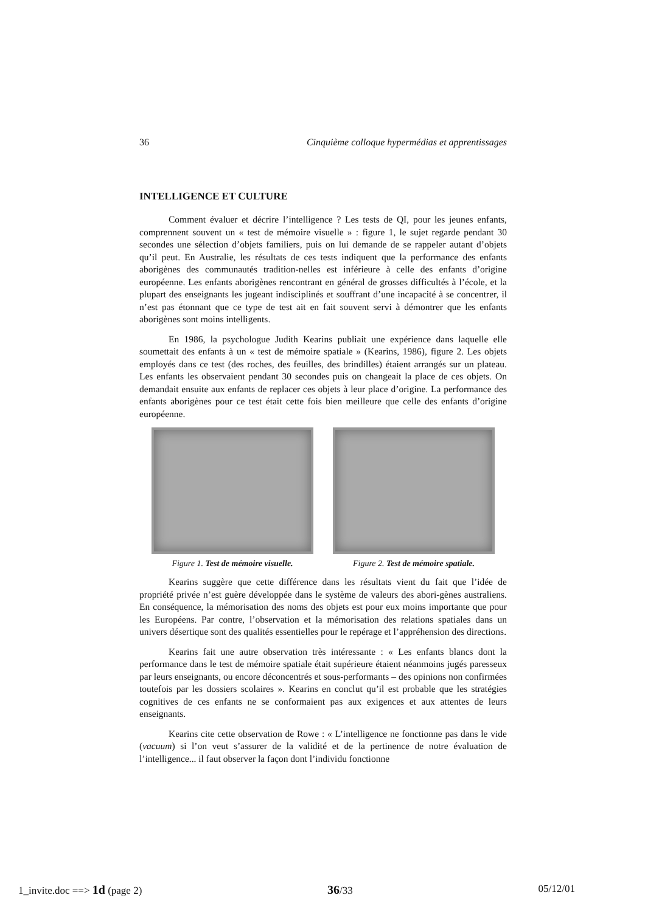36 Cinquième colloque hypermédias et apprentissages
INTELLIGENCE ET CULTURE
Comment évaluer et décrire l’intelligence ? Les tests de QI, pour les jeunes enfants, comprennent souvent un « test de mémoire visuelle » : figure 1, le sujet regarde pendant 30 secondes une sélection d’objets familiers, puis on lui demande de se rappeler autant d’objets qu’il peut. En Australie, les résultats de ces tests indiquent que la performance des enfants aborigènes des communautés tradition-nelles est inférieure à celle des enfants d’origine européenne. Les enfants aborigènes rencontrant en général de grosses difficultés à l’école, et la plupart des enseignants les jugeant indisciplinés et souffrant d’une incapacité à se concentrer, il n’est pas étonnant que ce type de test ait en fait souvent servi à démontrer que les enfants aborigènes sont moins intelligents.
En 1986, la psychologue Judith Kearins publiait une expérience dans laquelle elle soumettait des enfants à un « test de mémoire spatiale » (Kearins, 1986), figure 2. Les objets employés dans ce test (des roches, des feuilles, des brindilles) étaient arrangés sur un plateau. Les enfants les observaient pendant 30 secondes puis on changeait la place de ces objets. On demandait ensuite aux enfants de replacer ces objets à leur place d’origine. La performance des enfants aborigènes pour ce test était cette fois bien meilleure que celle des enfants d’origine européenne.
Figure 1. Test de mémoire visuelle.
Figure 2. Test de mémoire spatiale.
Kearins suggère que cette différence dans les résultats vient du fait que l’idée de propriété privée n’est guère développée dans le système de valeurs des abori-gènes australiens. En conséquence, la mémorisation des noms des objets est pour eux moins importante que pour les Européens. Par contre, l’observation et la mémorisation des relations spatiales dans un univers désertique sont des qualités essentielles pour le repérage et l’appréhension des directions.
Kearins fait une autre observation très intéressante : « Les enfants blancs dont la performance dans le test de mémoire spatiale était supérieure étaient néanmoins jugés paresseux par leurs enseignants, ou encore déconcentrés et sous-performants – des opinions non confirmées toutefois par les dossiers scolaires ». Kearins en conclut qu’il est probable que les stratégies cognitives de ces enfants ne se conformaient pas aux exigences et aux attentes de leurs enseignants.
Kearins cite cette observation de Rowe : « L’intelligence ne fonctionne pas dans le vide (vacuum) si l’on veut s’assurer de la validité et de la pertinence de notre évaluation de l’intelligence... il faut observer la façon dont l’individu fonctionne
1_invite.doc ==> 1d (page 2) 36/33 05/12/01